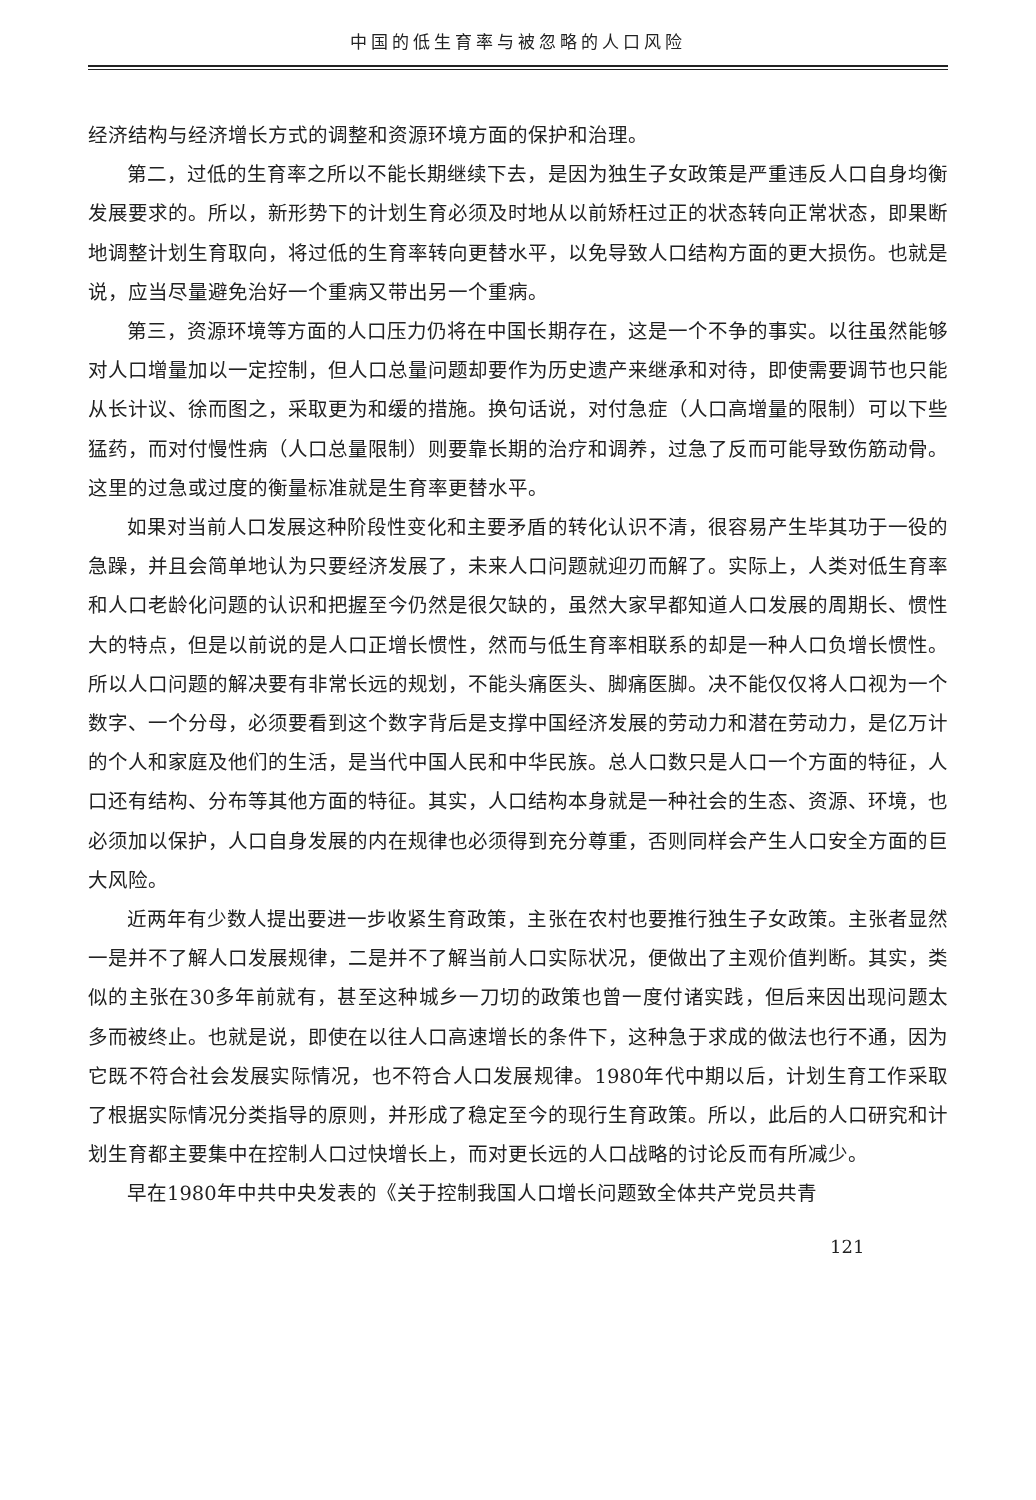中国的低生育率与被忽略的人口风险
经济结构与经济增长方式的调整和资源环境方面的保护和治理。
第二，过低的生育率之所以不能长期继续下去，是因为独生子女政策是严重违反人口自身均衡发展要求的。所以，新形势下的计划生育必须及时地从以前矫枉过正的状态转向正常状态，即果断地调整计划生育取向，将过低的生育率转向更替水平，以免导致人口结构方面的更大损伤。也就是说，应当尽量避免治好一个重病又带出另一个重病。
第三，资源环境等方面的人口压力仍将在中国长期存在，这是一个不争的事实。以往虽然能够对人口增量加以一定控制，但人口总量问题却要作为历史遗产来继承和对待，即使需要调节也只能从长计议、徐而图之，采取更为和缓的措施。换句话说，对付急症（人口高增量的限制）可以下些猛药，而对付慢性病（人口总量限制）则要靠长期的治疗和调养，过急了反而可能导致伤筋动骨。这里的过急或过度的衡量标准就是生育率更替水平。
如果对当前人口发展这种阶段性变化和主要矛盾的转化认识不清，很容易产生毕其功于一役的急躁，并且会简单地认为只要经济发展了，未来人口问题就迎刃而解了。实际上，人类对低生育率和人口老龄化问题的认识和把握至今仍然是很欠缺的，虽然大家早都知道人口发展的周期长、惯性大的特点，但是以前说的是人口正增长惯性，然而与低生育率相联系的却是一种人口负增长惯性。所以人口问题的解决要有非常长远的规划，不能头痛医头、脚痛医脚。决不能仅仅将人口视为一个数字、一个分母，必须要看到这个数字背后是支撑中国经济发展的劳动力和潜在劳动力，是亿万计的个人和家庭及他们的生活，是当代中国人民和中华民族。总人口数只是人口一个方面的特征，人口还有结构、分布等其他方面的特征。其实，人口结构本身就是一种社会的生态、资源、环境，也必须加以保护，人口自身发展的内在规律也必须得到充分尊重，否则同样会产生人口安全方面的巨大风险。
近两年有少数人提出要进一步收紧生育政策，主张在农村也要推行独生子女政策。主张者显然一是并不了解人口发展规律，二是并不了解当前人口实际状况，便做出了主观价值判断。其实，类似的主张在30多年前就有，甚至这种城乡一刀切的政策也曾一度付诸实践，但后来因出现问题太多而被终止。也就是说，即使在以往人口高速增长的条件下，这种急于求成的做法也行不通，因为它既不符合社会发展实际情况，也不符合人口发展规律。1980年代中期以后，计划生育工作采取了根据实际情况分类指导的原则，并形成了稳定至今的现行生育政策。所以，此后的人口研究和计划生育都主要集中在控制人口过快增长上，而对更长远的人口战略的讨论反而有所减少。
早在1980年中共中央发表的《关于控制我国人口增长问题致全体共产党员共青
121